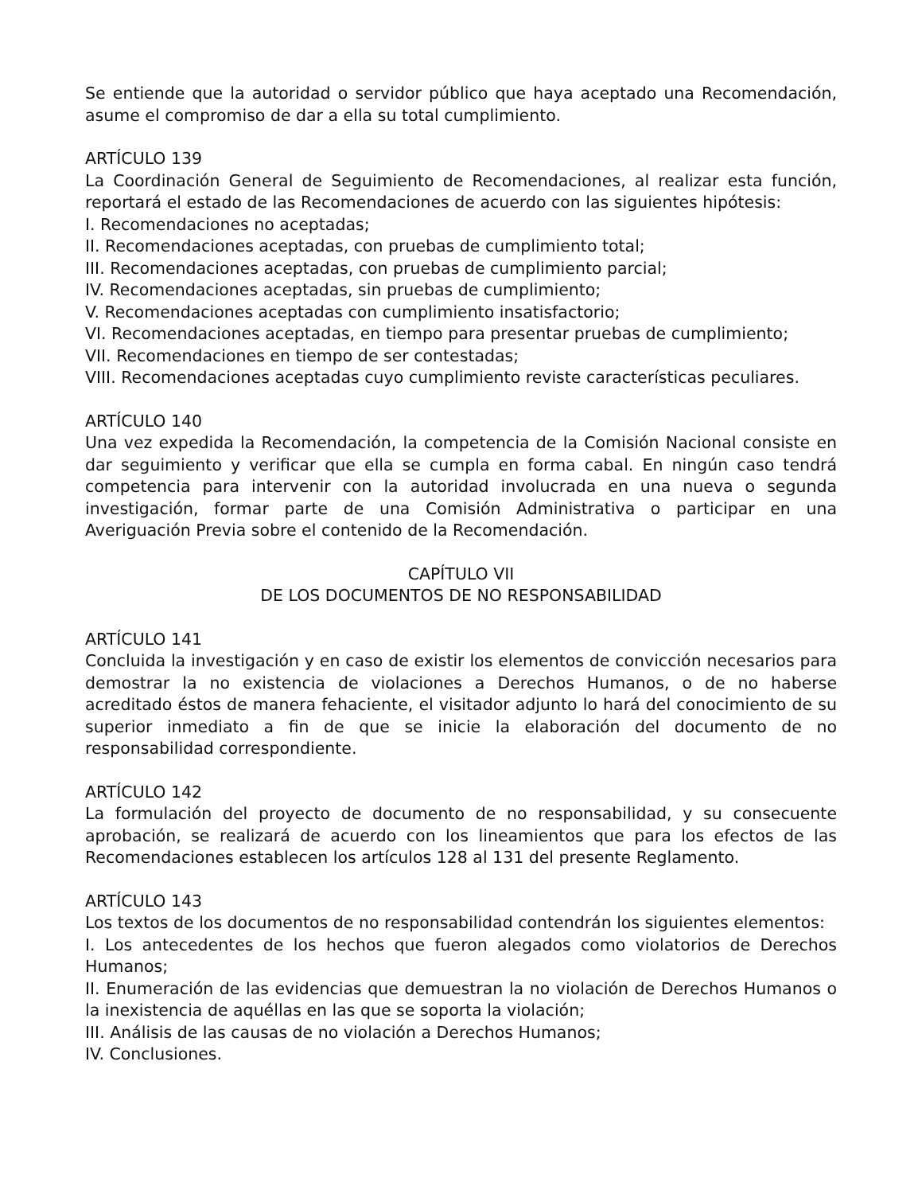Se entiende que la autoridad o servidor público que haya aceptado una Recomendación, asume el compromiso de dar a ella su total cumplimiento.
ARTÍCULO 139
La Coordinación General de Seguimiento de Recomendaciones, al realizar esta función, reportará el estado de las Recomendaciones de acuerdo con las siguientes hipótesis:
I. Recomendaciones no aceptadas;
II. Recomendaciones aceptadas, con pruebas de cumplimiento total;
III. Recomendaciones aceptadas, con pruebas de cumplimiento parcial;
IV. Recomendaciones aceptadas, sin pruebas de cumplimiento;
V. Recomendaciones aceptadas con cumplimiento insatisfactorio;
VI. Recomendaciones aceptadas, en tiempo para presentar pruebas de cumplimiento;
VII. Recomendaciones en tiempo de ser contestadas;
VIII. Recomendaciones aceptadas cuyo cumplimiento reviste características peculiares.
ARTÍCULO 140
Una vez expedida la Recomendación, la competencia de la Comisión Nacional consiste en dar seguimiento y verificar que ella se cumpla en forma cabal. En ningún caso tendrá competencia para intervenir con la autoridad involucrada en una nueva o segunda investigación, formar parte de una Comisión Administrativa o participar en una Averiguación Previa sobre el contenido de la Recomendación.
CAPÍTULO VII
DE LOS DOCUMENTOS DE NO RESPONSABILIDAD
ARTÍCULO 141
Concluida la investigación y en caso de existir los elementos de convicción necesarios para demostrar la no existencia de violaciones a Derechos Humanos, o de no haberse acreditado éstos de manera fehaciente, el visitador adjunto lo hará del conocimiento de su superior inmediato a fin de que se inicie la elaboración del documento de no responsabilidad correspondiente.
ARTÍCULO 142
La formulación del proyecto de documento de no responsabilidad, y su consecuente aprobación, se realizará de acuerdo con los lineamientos que para los efectos de las Recomendaciones establecen los artículos 128 al 131 del presente Reglamento.
ARTÍCULO 143
Los textos de los documentos de no responsabilidad contendrán los siguientes elementos:
I. Los antecedentes de los hechos que fueron alegados como violatorios de Derechos Humanos;
II. Enumeración de las evidencias que demuestran la no violación de Derechos Humanos o la inexistencia de aquéllas en las que se soporta la violación;
III. Análisis de las causas de no violación a Derechos Humanos;
IV. Conclusiones.